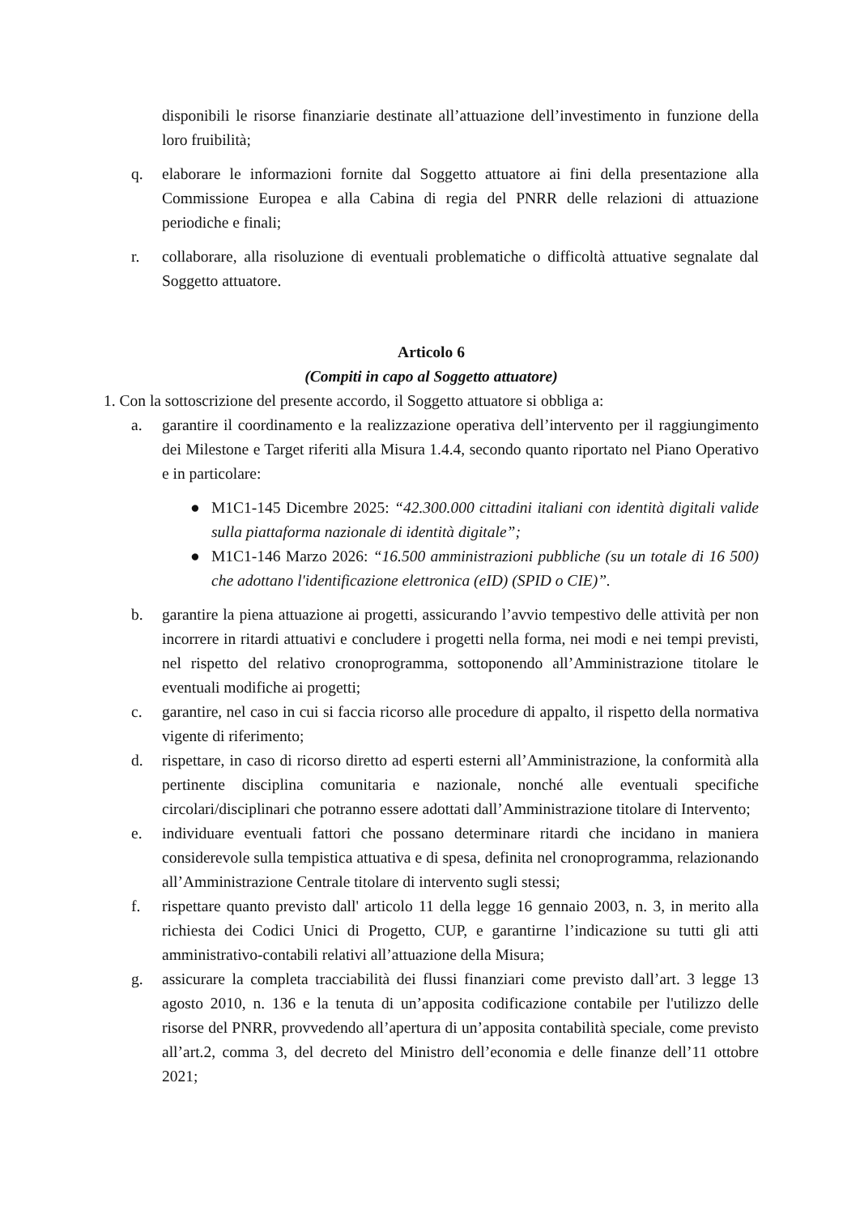disponibili le risorse finanziarie destinate all’attuazione dell’investimento in funzione della loro fruibilità;
q. elaborare le informazioni fornite dal Soggetto attuatore ai fini della presentazione alla Commissione Europea e alla Cabina di regia del PNRR delle relazioni di attuazione periodiche e finali;
r. collaborare, alla risoluzione di eventuali problematiche o difficoltà attuative segnalate dal Soggetto attuatore.
Articolo 6
(Compiti in capo al Soggetto attuatore)
1. Con la sottoscrizione del presente accordo, il Soggetto attuatore si obbliga a:
a. garantire il coordinamento e la realizzazione operativa dell’intervento per il raggiungimento dei Milestone e Target riferiti alla Misura 1.4.4, secondo quanto riportato nel Piano Operativo e in particolare:
● M1C1-145 Dicembre 2025: “42.300.000 cittadini italiani con identità digitali valide sulla piattaforma nazionale di identità digitale”;
● M1C1-146 Marzo 2026: “16.500 amministrazioni pubbliche (su un totale di 16 500) che adottano l'identificazione elettronica (eID) (SPID o CIE)”.
b. garantire la piena attuazione ai progetti, assicurando l’avvio tempestivo delle attività per non incorrere in ritardi attuativi e concludere i progetti nella forma, nei modi e nei tempi previsti, nel rispetto del relativo cronoprogramma, sottoponendo all’Amministrazione titolare le eventuali modifiche ai progetti;
c. garantire, nel caso in cui si faccia ricorso alle procedure di appalto, il rispetto della normativa vigente di riferimento;
d. rispettare, in caso di ricorso diretto ad esperti esterni all’Amministrazione, la conformità alla pertinente disciplina comunitaria e nazionale, nonché alle eventuali specifiche circolari/disciplinari che potranno essere adottati dall’Amministrazione titolare di Intervento;
e. individuare eventuali fattori che possano determinare ritardi che incidano in maniera considerevole sulla tempistica attuativa e di spesa, definita nel cronoprogramma, relazionando all’Amministrazione Centrale titolare di intervento sugli stessi;
f. rispettare quanto previsto dall' articolo 11 della legge 16 gennaio 2003, n. 3, in merito alla richiesta dei Codici Unici di Progetto, CUP, e garantirne l’indicazione su tutti gli atti amministrativo-contabili relativi all’attuazione della Misura;
g. assicurare la completa tracciabilità dei flussi finanziari come previsto dall’art. 3 legge 13 agosto 2010, n. 136 e la tenuta di un’apposita codificazione contabile per l'utilizzo delle risorse del PNRR, provvedendo all’apertura di un’apposita contabilità speciale, come previsto all’art.2, comma 3, del decreto del Ministro dell’economia e delle finanze dell’11 ottobre 2021;